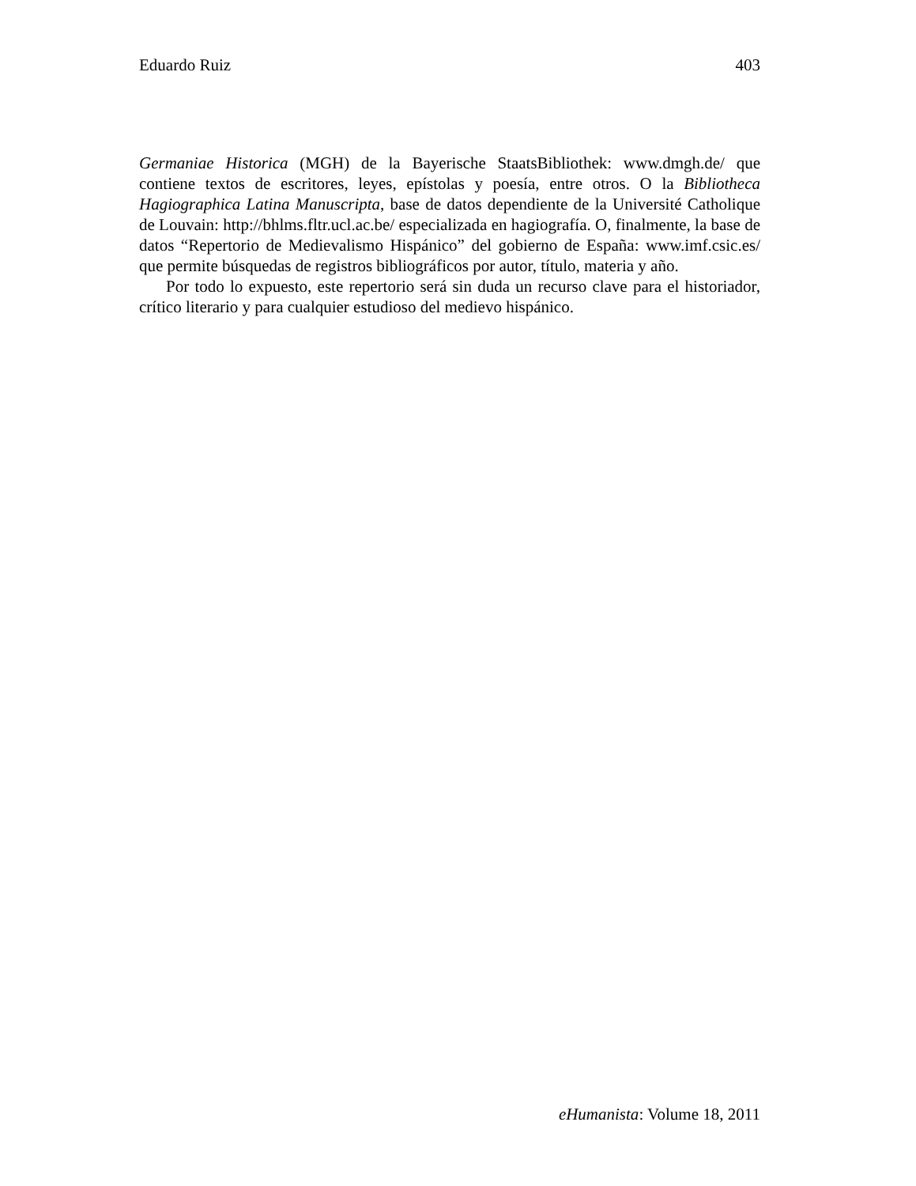Eduardo Ruiz 403
Germaniae Historica (MGH) de la Bayerische StaatsBibliothek: www.dmgh.de/ que contiene textos de escritores, leyes, epístolas y poesía, entre otros. O la Bibliotheca Hagiographica Latina Manuscripta, base de datos dependiente de la Université Catholique de Louvain: http://bhlms.fltr.ucl.ac.be/ especializada en hagiografía. O, finalmente, la base de datos “Repertorio de Medievalismo Hispánico” del gobierno de España: www.imf.csic.es/ que permite búsquedas de registros bibliográficos por autor, título, materia y año.
Por todo lo expuesto, este repertorio será sin duda un recurso clave para el historiador, crítico literario y para cualquier estudioso del medievo hispánico.
eHumanista: Volume 18, 2011